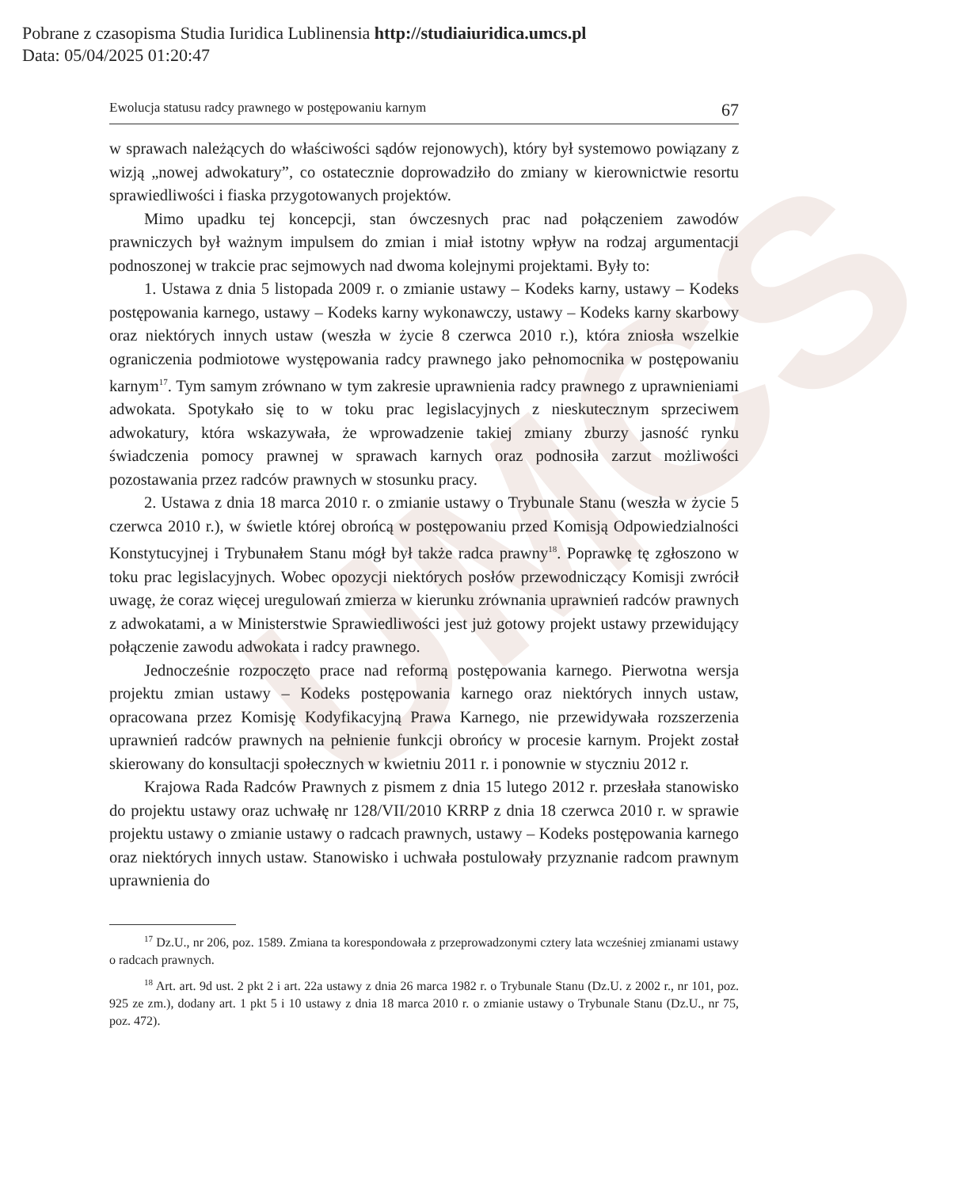Pobrane z czasopisma Studia Iuridica Lublinensia http://studiaiuridica.umcs.pl
Data: 05/04/2025 01:20:47
UMCS
Ewolucja statusu radcy prawnego w postępowaniu karnym 67
w sprawach należących do właściwości sądów rejonowych), który był systemowo powiązany z wizją „nowej adwokatury”, co ostatecznie doprowadziło do zmiany w kierownictwie resortu sprawiedliwości i fiaska przygotowanych projektów.
Mimo upadku tej koncepcji, stan ówczesnych prac nad połączeniem zawodów prawniczych był ważnym impulsem do zmian i miał istotny wpływ na rodzaj argumentacji podnoszonej w trakcie prac sejmowych nad dwoma kolejnymi projektami. Były to:
1. Ustawa z dnia 5 listopada 2009 r. o zmianie ustawy – Kodeks karny, ustawy – Kodeks postępowania karnego, ustawy – Kodeks karny wykonawczy, ustawy – Kodeks karny skarbowy oraz niektórych innych ustaw (weszła w życie 8 czerwca 2010 r.), która zniosła wszelkie ograniczenia podmiotowe występowania radcy prawnego jako pełnomocnika w postępowaniu karnym<sup>17</sup>. Tym samym zrównano w tym zakresie uprawnienia radcy prawnego z uprawnieniami adwokata. Spotykało się to w toku prac legislacyjnych z nieskutecznym sprzeciwem adwokatury, która wskazywała, że wprowadzenie takiej zmiany zburzy jasność rynku świadczenia pomocy prawnej w sprawach karnych oraz podnosiła zarzut możliwości pozostawania przez radców prawnych w stosunku pracy.
2. Ustawa z dnia 18 marca 2010 r. o zmianie ustawy o Trybunale Stanu (weszła w życie 5 czerwca 2010 r.), w świetle której obrońcą w postępowaniu przed Komisją Odpowiedzialności Konstytucyjnej i Trybunałem Stanu mógł był także radca prawny<sup>18</sup>. Poprawkę tę zgłoszono w toku prac legislacyjnych. Wobec opozycji niektórych posłów przewodniczący Komisji zwrócił uwagę, że coraz więcej uregulowań zmierza w kierunku zrównania uprawnień radców prawnych z adwokatami, a w Ministerstwie Sprawiedliwości jest już gotowy projekt ustawy przewidujący połączenie zawodu adwokata i radcy prawnego.
Jednocześnie rozpoczęto prace nad reformą postępowania karnego. Pierwotna wersja projektu zmian ustawy – Kodeks postępowania karnego oraz niektórych innych ustaw, opracowana przez Komisję Kodyfikacyjną Prawa Karnego, nie przewidywała rozszerzenia uprawnień radców prawnych na pełnienie funkcji obrońcy w procesie karnym. Projekt został skierowany do konsultacji społecznych w kwietniu 2011 r. i ponownie w styczniu 2012 r.
Krajowa Rada Radców Prawnych z pismem z dnia 15 lutego 2012 r. przesłała stanowisko do projektu ustawy oraz uchwałę nr 128/VII/2010 KRRP z dnia 18 czerwca 2010 r. w sprawie projektu ustawy o zmianie ustawy o radcach prawnych, ustawy – Kodeks postępowania karnego oraz niektórych innych ustaw. Stanowisko i uchwała postulowały przyznanie radcom prawnym uprawnienia do
<sup>17</sup> Dz.U., nr 206, poz. 1589. Zmiana ta korespondowała z przeprowadzonymi cztery lata wcześniej zmianami ustawy o radcach prawnych.
<sup>18</sup> Art. art. 9d ust. 2 pkt 2 i art. 22a ustawy z dnia 26 marca 1982 r. o Trybunale Stanu (Dz.U. z 2002 r., nr 101, poz. 925 ze zm.), dodany art. 1 pkt 5 i 10 ustawy z dnia 18 marca 2010 r. o zmianie ustawy o Trybunale Stanu (Dz.U., nr 75, poz. 472).